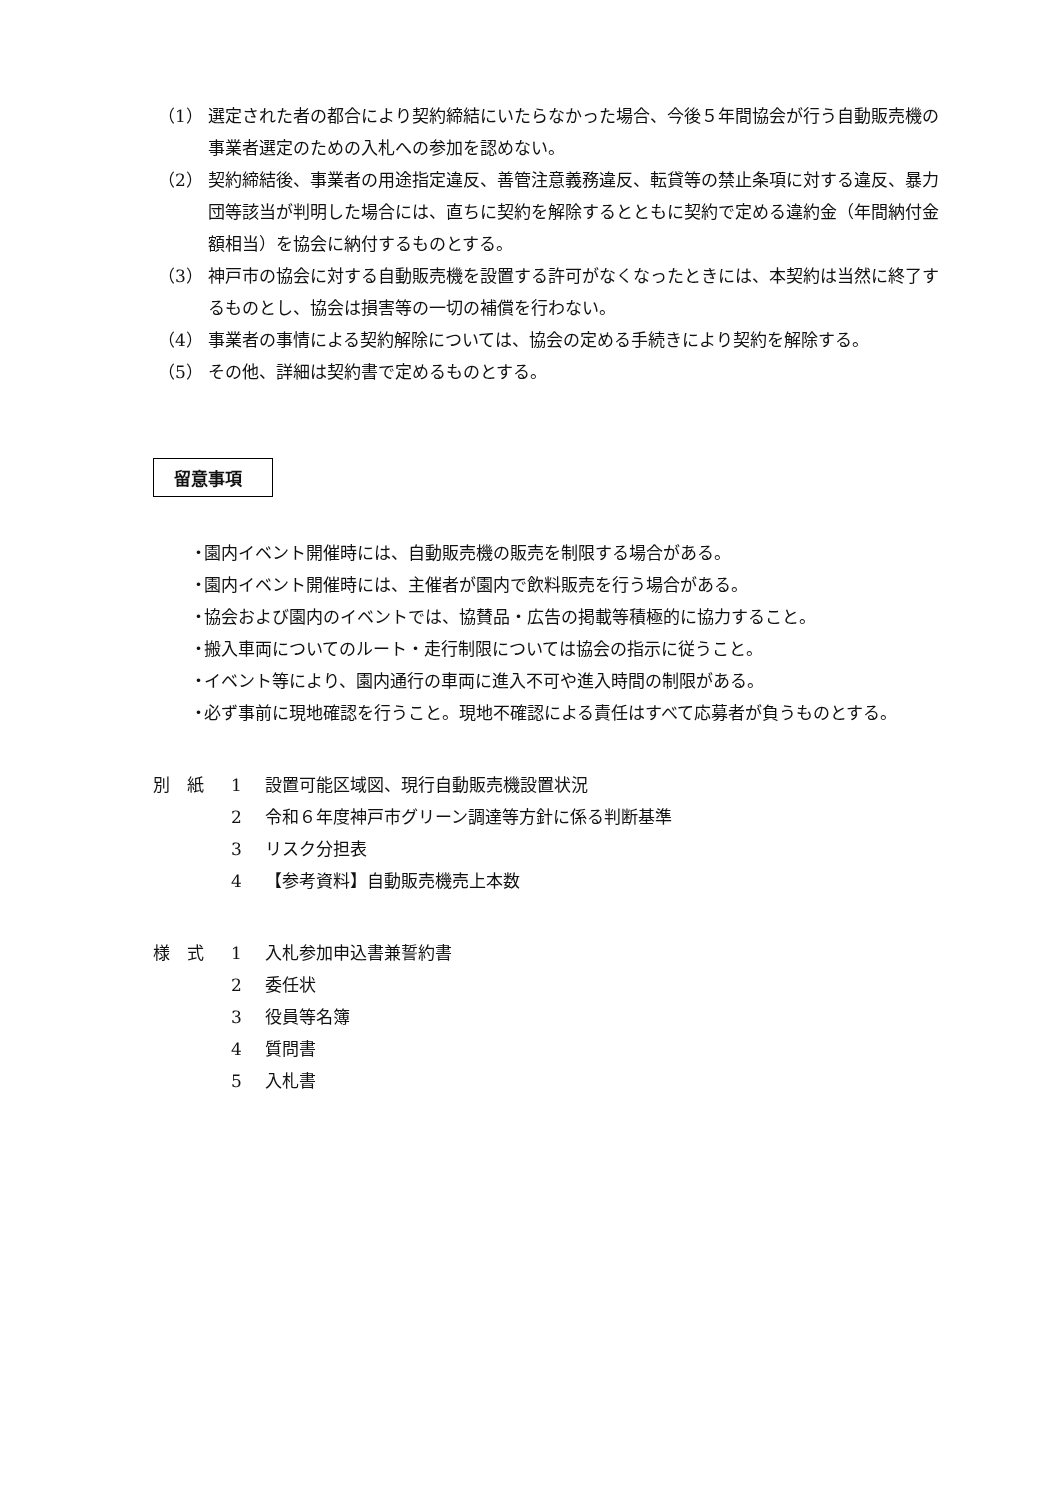（1） 選定された者の都合により契約締結にいたらなかった場合、今後５年間協会が行う自動販売機の事業者選定のための入札への参加を認めない。
（2） 契約締結後、事業者の用途指定違反、善管注意義務違反、転貸等の禁止条項に対する違反、暴力団等該当が判明した場合には、直ちに契約を解除するとともに契約で定める違約金（年間納付金額相当）を協会に納付するものとする。
（3） 神戸市の協会に対する自動販売機を設置する許可がなくなったときには、本契約は当然に終了するものとし、協会は損害等の一切の補償を行わない。
（4） 事業者の事情による契約解除については、協会の定める手続きにより契約を解除する。
（5） その他、詳細は契約書で定めるものとする。
留意事項
・ 園内イベント開催時には、自動販売機の販売を制限する場合がある。
・ 園内イベント開催時には、主催者が園内で飲料販売を行う場合がある。
・ 協会および園内のイベントでは、協賛品・広告の掲載等積極的に協力すること。
・ 搬入車両についてのルート・走行制限については協会の指示に従うこと。
・ イベント等により、園内通行の車両に進入不可や進入時間の制限がある。
・ 必ず事前に現地確認を行うこと。現地不確認による責任はすべて応募者が負うものとする。
別　紙 1 設置可能区域図、現行自動販売機設置状況
2 令和６年度神戸市グリーン調達等方針に係る判断基準
3 リスク分担表
4 【参考資料】自動販売機売上本数
様　式 1 入札参加申込書兼誓約書
2 委任状
3 役員等名簿
4 質問書
5 入札書